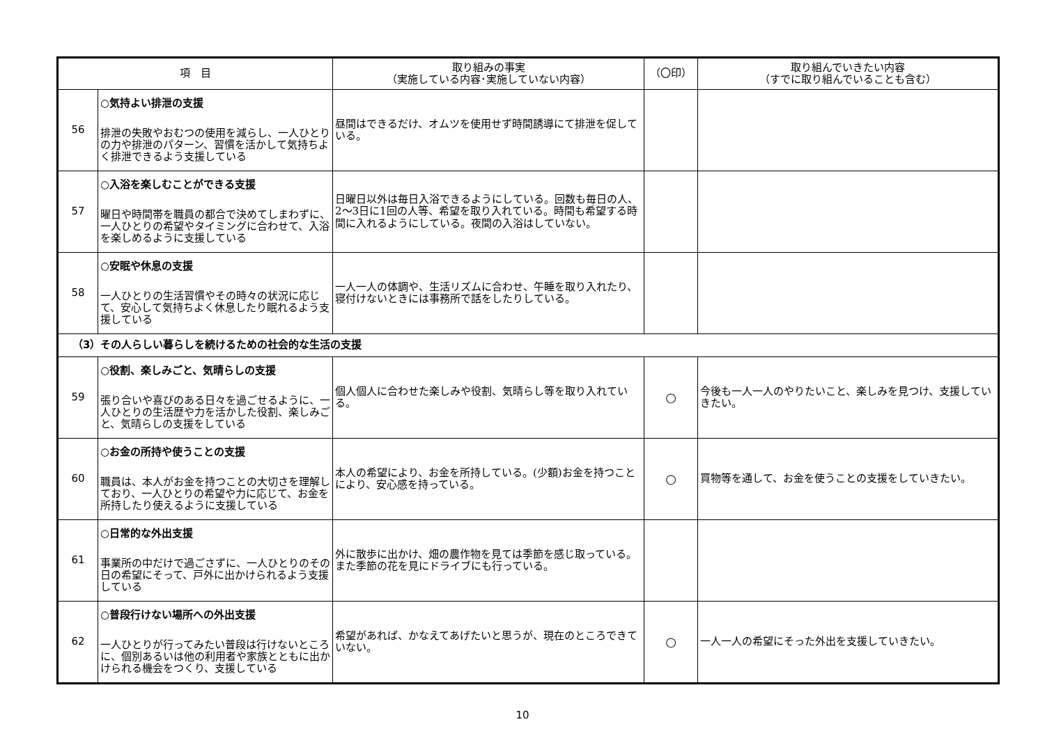| 項 目 | | 取り組みの事実 （実施している内容･実施していない内容） | （〇印） | 取り組んでいきたい内容 （すでに取り組んでいることも含む） |
| --- | --- | --- | --- | --- |
| 56 | ○気持よい排泄の支援 排泄の失敗やおむつの使用を減らし、一人ひとりの力や排泄のパターン、習慣を活かして気持ちよく排泄できるよう支援している | 昼間はできるだけ、オムツを使用せず時間誘導にて排泄を促している。 | | |
| 57 | ○入浴を楽しむことができる支援 曜日や時間帯を職員の都合で決めてしまわずに、一人ひとりの希望やタイミングに合わせて、入浴を楽しめるように支援している | 日曜日以外は毎日入浴できるようにしている。回数も毎日の人、2～3日に1回の人等、希望を取り入れている。時間も希望する時間に入れるようにしている。夜間の入浴はしていない。 | | |
| 58 | ○安眠や休息の支援 一人ひとりの生活習慣やその時々の状況に応じて、安心して気持ちよく休息したり眠れるよう支援している | 一人一人の体調や、生活リズムに合わせ、午睡を取り入れたり、寝付けないときには事務所で話をしたりしている。 | | |
| （3）その人らしい暮らしを続けるための社会的な生活の支援 | | | | |
| 59 | ○役割、楽しみごと、気晴らしの支援 張り合いや喜びのある日々を過ごせるように、一人ひとりの生活歴や力を活かした役割、楽しみごと、気晴らしの支援をしている | 個人個人に合わせた楽しみや役割、気晴らし等を取り入れている。 | ○ | 今後も一人一人のやりたいこと、楽しみを見つけ、支援していきたい。 |
| 60 | ○お金の所持や使うことの支援 職員は、本人がお金を持つことの大切さを理解しており、一人ひとりの希望や力に応じて、お金を所持したり使えるように支援している | 本人の希望により、お金を所持している。(少額)お金を持つことにより、安心感を持っている。 | ○ | 買物等を通して、お金を使うことの支援をしていきたい。 |
| 61 | ○日常的な外出支援 事業所の中だけで過ごさずに、一人ひとりのその日の希望にそって、戸外に出かけられるよう支援している | 外に散歩に出かけ、畑の農作物を見ては季節を感じ取っている。また季節の花を見にドライブにも行っている。 | | |
| 62 | ○普段行けない場所への外出支援 一人ひとりが行ってみたい普段は行けないところに、個別あるいは他の利用者や家族とともに出かけられる機会をつくり、支援している | 希望があれば、かなえてあげたいと思うが、現在のところできていない。 | ○ | 一人一人の希望にそった外出を支援していきたい。 |
10